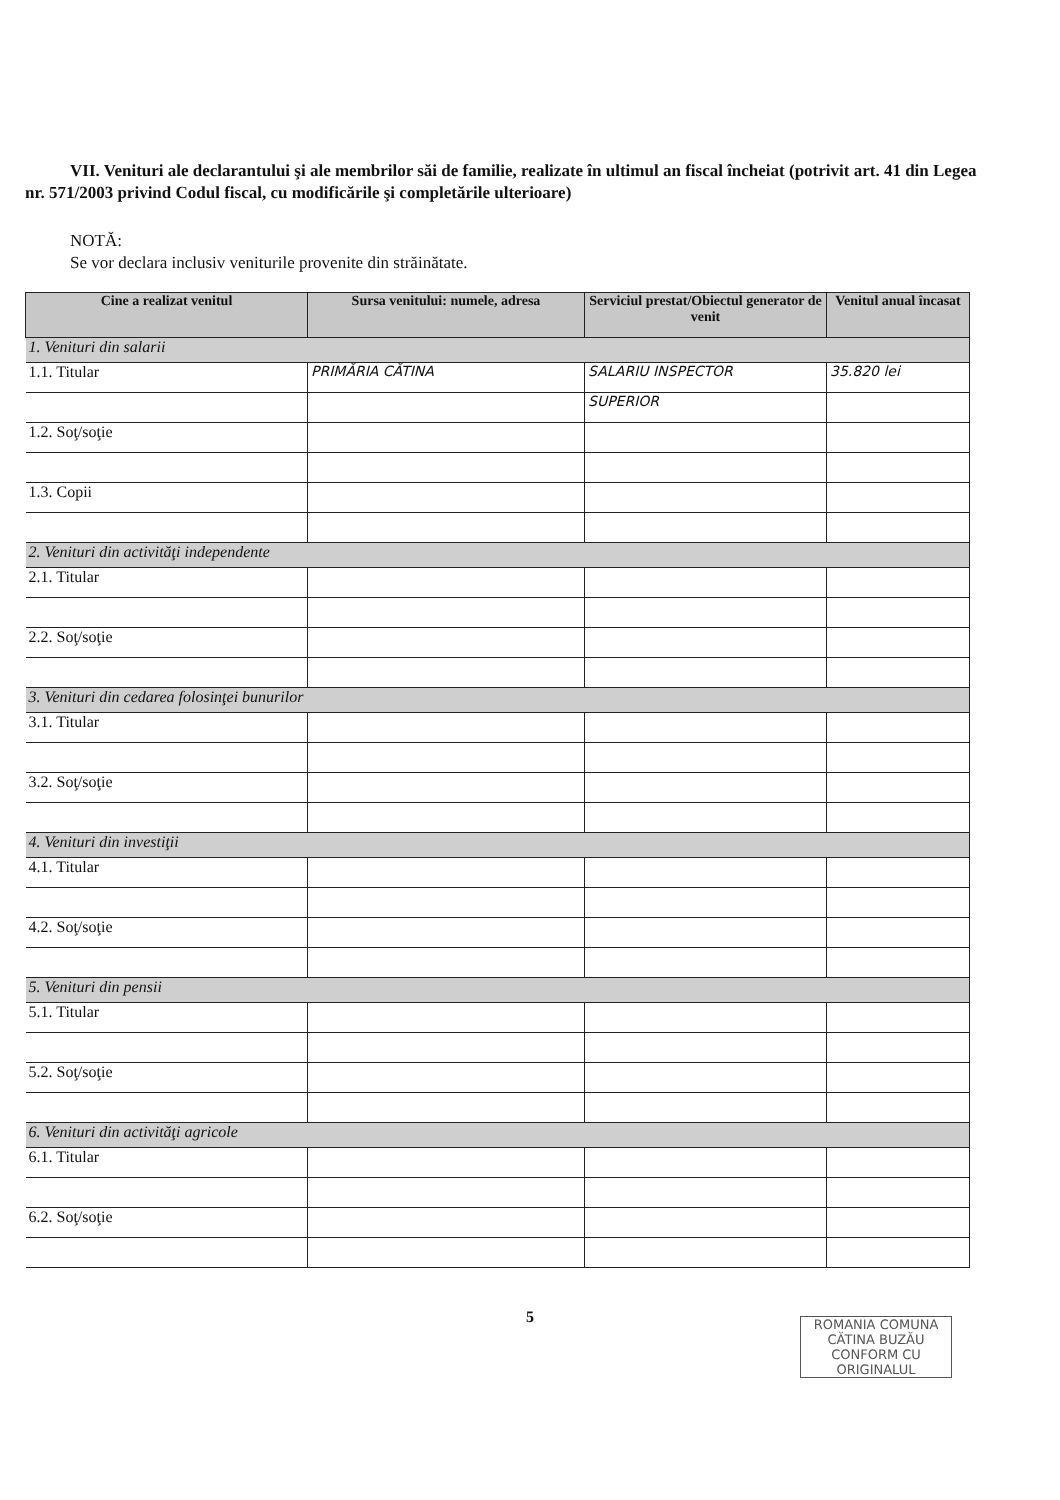VII. Venituri ale declarantului şi ale membrilor săi de familie, realizate în ultimul an fiscal încheiat (potrivit art. 41 din Legea nr. 571/2003 privind Codul fiscal, cu modificările şi completările ulterioare)
NOTĂ:
Se vor declara inclusiv veniturile provenite din străinătate.
| Cine a realizat venitul | Sursa venitului: numele, adresa | Serviciul prestat/Obiectul generator de venit | Venitul anual încasat |
| --- | --- | --- | --- |
| 1. Venituri din salarii | | | |
| 1.1. Titular | PRIMĂRIA CĂTINA | SALARIU INSPECTOR | 35.820 lei |
| | | SUPERIOR | |
| 1.2. Soţ/soţie | | | |
| 1.3. Copii | | | |
| 2. Venituri din activităţi independente | | | |
| 2.1. Titular | | | |
| 2.2. Soţ/soţie | | | |
| 3. Venituri din cedarea folosinţei bunurilor | | | |
| 3.1. Titular | | | |
| 3.2. Soţ/soţie | | | |
| 4. Venituri din investiţii | | | |
| 4.1. Titular | | | |
| 4.2. Soţ/soţie | | | |
| 5. Venituri din pensii | | | |
| 5.1. Titular | | | |
| 5.2. Soţ/soţie | | | |
| 6. Venituri din activităţi agricole | | | |
| 6.1. Titular | | | |
| 6.2. Soţ/soţie | | | |
5
ROMANIA COMUNA CĂTINA BUZĂU
CONFORM CU ORIGINALUL